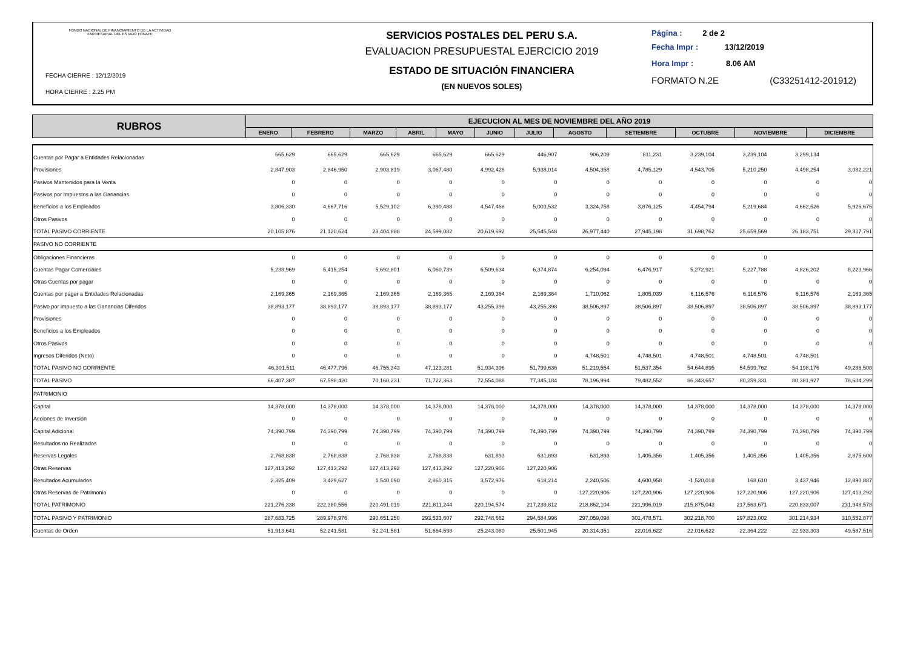FONDO NACIONAL DE FINANCIAMIENTO DE LA ACTIVIDAD EMPRESARIAL DEL ESTADO FONAFE
FECHA CIERRE : 12/12/2019
HORA CIERRE : 2.25 PM
SERVICIOS POSTALES DEL PERU S.A.
EVALUACION PRESUPUESTAL EJERCICIO 2019
ESTADO DE SITUACIÓN FINANCIERA
(EN NUEVOS SOLES)
Página : 2 de 2
Fecha Impr : 13/12/2019
Hora Impr : 8.06 AM
FORMATO N.2E (C33251412-201912)
| RUBROS | EJECUCION AL MES DE NOVIEMBRE DEL AÑO 2019 | | | | | | | | | | | |
| --- | --- | --- | --- | --- | --- | --- | --- | --- | --- | --- | --- | --- |
| | ENERO | FEBRERO | MARZO | ABRIL | MAYO | JUNIO | JULIO | AGOSTO | SETIEMBRE | OCTUBRE | NOVIEMBRE | DICIEMBRE |
| Cuentas por Pagar a Entidades Relacionadas | 665,629 | 665,629 | 665,629 | 665,629 | 665,629 | 446,907 | 906,209 | 811,231 | 3,239,104 | 3,239,104 | 3,299,134 | |
| Provisiones | 2,847,903 | 2,846,950 | 2,903,819 | 3,067,480 | 4,992,428 | 5,938,014 | 4,504,358 | 4,785,129 | 4,543,705 | 5,210,250 | 4,498,254 | 3,082,221 |
| Pasivos Mantenidos para la Venta | 0 | 0 | 0 | 0 | 0 | 0 | 0 | 0 | 0 | 0 | 0 | 0 |
| Pasivos por Impuestos a las Ganancias | 0 | 0 | 0 | 0 | 0 | 0 | 0 | 0 | 0 | 0 | 0 | 0 |
| Beneficios a los Empleados | 3,806,330 | 4,667,716 | 5,529,102 | 6,390,488 | 4,547,468 | 5,003,532 | 3,324,758 | 3,876,125 | 4,454,794 | 5,219,684 | 4,662,526 | 5,926,675 |
| Otros Pasivos | 0 | 0 | 0 | 0 | 0 | 0 | 0 | 0 | 0 | 0 | 0 | 0 |
| TOTAL PASIVO CORRIENTE | 20,105,876 | 21,120,624 | 23,404,888 | 24,599,082 | 20,619,692 | 25,545,548 | 26,977,440 | 27,945,198 | 31,698,762 | 25,659,569 | 26,183,751 | 29,317,791 |
| PASIVO NO CORRIENTE | | | | | | | | | | | | |
| Obligaciones Financieras | 0 | 0 | 0 | 0 | 0 | 0 | 0 | 0 | 0 | 0 | | |
| Cuentas Pagar Comerciales | 5,238,969 | 5,415,254 | 5,692,801 | 6,060,739 | 6,509,634 | 6,374,874 | 6,254,094 | 6,476,917 | 5,272,921 | 5,227,788 | 4,826,202 | 8,223,966 |
| Otras Cuentas por pagar | 0 | 0 | 0 | 0 | 0 | 0 | 0 | 0 | 0 | 0 | 0 | 0 |
| Cuentas por pagar a Entidades Relacionadas | 2,169,365 | 2,169,365 | 2,169,365 | 2,169,365 | 2,169,364 | 2,169,364 | 1,710,062 | 1,805,039 | 6,116,576 | 6,116,576 | 6,116,576 | 2,169,365 |
| Pasivo por impuesto a las Ganancias Diferidos | 38,893,177 | 38,893,177 | 38,893,177 | 38,893,177 | 43,255,398 | 43,255,398 | 38,506,897 | 38,506,897 | 38,506,897 | 38,506,897 | 38,506,897 | 38,893,177 |
| Provisiones | 0 | 0 | 0 | 0 | 0 | 0 | 0 | 0 | 0 | 0 | 0 | 0 |
| Beneficios a los Empleados | 0 | 0 | 0 | 0 | 0 | 0 | 0 | 0 | 0 | 0 | 0 | 0 |
| Otros Pasivos | 0 | 0 | 0 | 0 | 0 | 0 | 0 | 0 | 0 | 0 | 0 | 0 |
| Ingresos Diferidos (Neto) | 0 | 0 | 0 | 0 | 0 | 0 | 4,748,501 | 4,748,501 | 4,748,501 | 4,748,501 | 4,748,501 | |
| TOTAL PASIVO NO CORRIENTE | 46,301,511 | 46,477,796 | 46,755,343 | 47,123,281 | 51,934,396 | 51,799,636 | 51,219,554 | 51,537,354 | 54,644,895 | 54,599,762 | 54,198,176 | 49,286,508 |
| TOTAL PASIVO | 66,407,387 | 67,598,420 | 70,160,231 | 71,722,363 | 72,554,088 | 77,345,184 | 78,196,994 | 79,482,552 | 86,343,657 | 80,259,331 | 80,381,927 | 78,604,299 |
| PATRIMONIO | | | | | | | | | | | | |
| Capital | 14,378,000 | 14,378,000 | 14,378,000 | 14,378,000 | 14,378,000 | 14,378,000 | 14,378,000 | 14,378,000 | 14,378,000 | 14,378,000 | 14,378,000 | 14,378,000 |
| Acciones de Inversión | 0 | 0 | 0 | 0 | 0 | 0 | 0 | 0 | 0 | 0 | 0 | 0 |
| Capital Adicional | 74,390,799 | 74,390,799 | 74,390,799 | 74,390,799 | 74,390,799 | 74,390,799 | 74,390,799 | 74,390,799 | 74,390,799 | 74,390,799 | 74,390,799 | 74,390,799 |
| Resultados no Realizados | 0 | 0 | 0 | 0 | 0 | 0 | 0 | 0 | 0 | 0 | 0 | 0 |
| Reservas Legales | 2,768,838 | 2,768,838 | 2,768,838 | 2,768,838 | 631,893 | 631,893 | 631,893 | 1,405,356 | 1,405,356 | 1,405,356 | 1,405,356 | 2,875,600 |
| Otras Reservas | 127,413,292 | 127,413,292 | 127,413,292 | 127,413,292 | 127,220,906 | 127,220,906 | | | | | | |
| Resultados Acumulados | 2,325,409 | 3,429,627 | 1,540,090 | 2,860,315 | 3,572,976 | 618,214 | 2,240,506 | 4,600,958 | -1,520,018 | 168,610 | 3,437,946 | 12,890,887 |
| Otras Reservas de Patrimonio | 0 | 0 | 0 | 0 | 0 | 0 | 127,220,906 | 127,220,906 | 127,220,906 | 127,220,906 | 127,220,906 | 127,413,292 |
| TOTAL PATRIMONIO | 221,276,338 | 222,380,556 | 220,491,019 | 221,811,244 | 220,194,574 | 217,239,812 | 218,862,104 | 221,996,019 | 215,875,043 | 217,563,671 | 220,833,007 | 231,948,578 |
| TOTAL PASIVO Y PATRIMONIO | 287,683,725 | 289,978,976 | 290,651,250 | 293,533,607 | 292,748,662 | 294,584,996 | 297,059,098 | 301,478,571 | 302,218,700 | 297,823,002 | 301,214,934 | 310,552,877 |
| Cuentas de Orden | 51,913,641 | 52,241,581 | 52,241,581 | 51,664,598 | 25,243,080 | 25,501,945 | 20,314,351 | 22,016,622 | 22,016,622 | 22,364,222 | 22,933,303 | 49,587,516 |